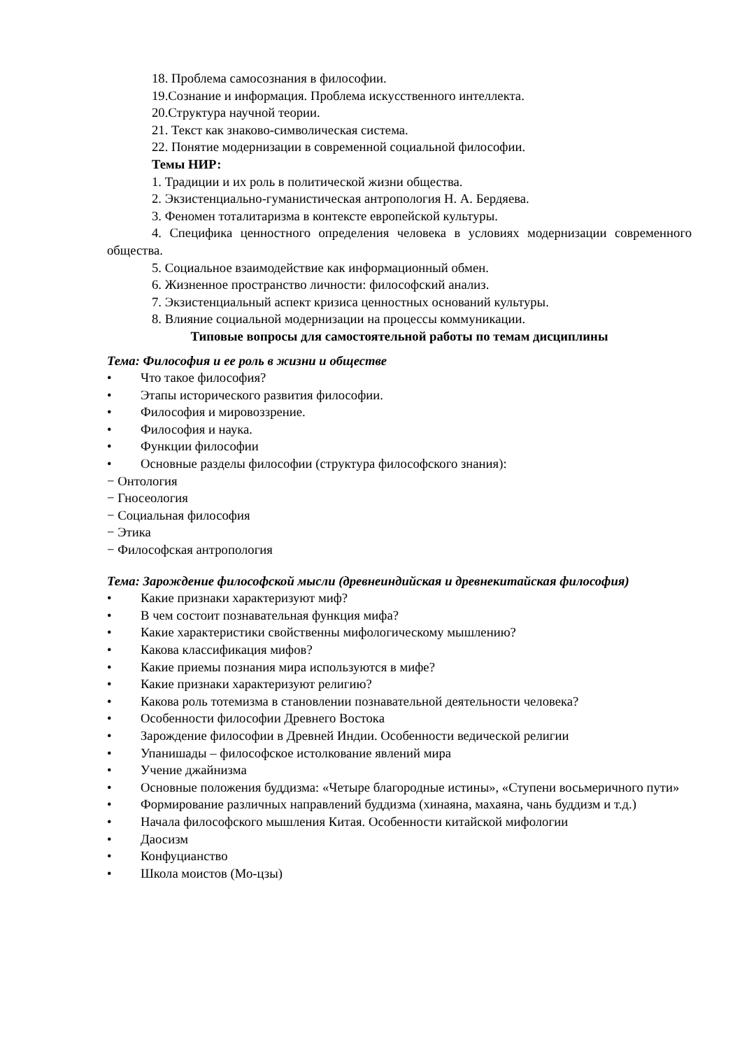18. Проблема самосознания в философии.
19.Сознание и информация. Проблема искусственного интеллекта.
20.Структура научной теории.
21. Текст как знаково-символическая система.
22. Понятие модернизации в современной социальной философии.
Темы НИР:
1. Традиции и их роль в политической жизни общества.
2. Экзистенциально-гуманистическая антропология Н. А. Бердяева.
3. Феномен тоталитаризма в контексте европейской культуры.
4. Специфика ценностного определения человека в условиях модернизации современного общества.
5. Социальное взаимодействие как информационный обмен.
6. Жизненное пространство личности: философский анализ.
7. Экзистенциальный аспект кризиса ценностных оснований культуры.
8. Влияние социальной модернизации на процессы коммуникации.
Типовые вопросы для самостоятельной работы по темам дисциплины
Тема: Философия и ее роль в жизни и обществе
• Что такое философия?
• Этапы исторического развития философии.
• Философия и мировоззрение.
• Философия и наука.
• Функции философии
• Основные разделы философии (структура философского знания):
− Онтология
− Гносеология
− Социальная философия
− Этика
− Философская антропология
Тема: Зарождение философской мысли (древнеиндийская и древнекитайская философия)
• Какие признаки характеризуют миф?
• В чем состоит познавательная функция мифа?
• Какие характеристики свойственны мифологическому мышлению?
• Какова классификация мифов?
• Какие приемы познания мира используются в мифе?
• Какие признаки характеризуют религию?
• Какова роль тотемизма в становлении познавательной деятельности человека?
• Особенности философии Древнего Востока
• Зарождение философии в Древней Индии. Особенности ведической религии
• Упанишады – философское истолкование явлений мира
• Учение джайнизма
• Основные положения буддизма: «Четыре благородные истины», «Ступени восьмеричного пути»
• Формирование различных направлений буддизма (хинаяна, махаяна, чань буддизм и т.д.)
• Начала философского мышления Китая. Особенности китайской мифологии
• Даосизм
• Конфуцианство
• Школа моистов (Мо-цзы)